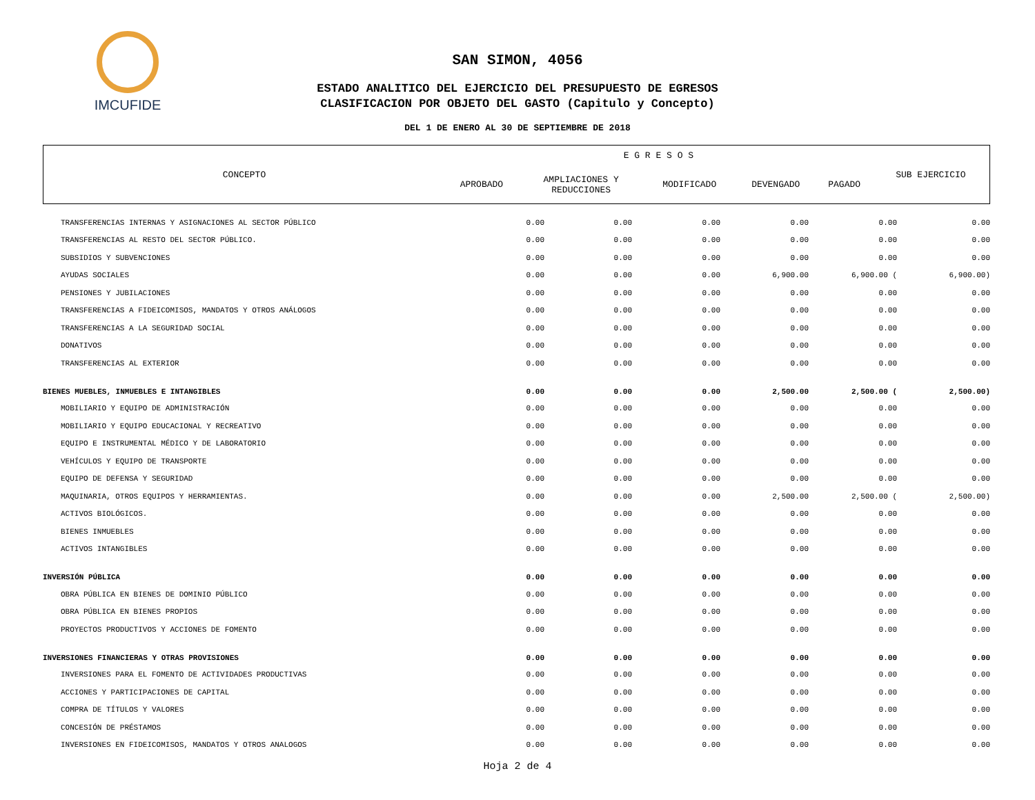IMCUFIDE
SAN SIMON, 4056
ESTADO ANALITICO DEL EJERCICIO DEL PRESUPUESTO DE EGRESOS
CLASIFICACION POR OBJETO DEL GASTO (Capitulo y Concepto)
DEL 1 DE ENERO AL 30 DE SEPTIEMBRE DE 2018
| CONCEPTO | E G R E S O S | | | | | SUB EJERCICIO |
| | APROBADO | AMPLIACIONES Y REDUCCIONES | MODIFICADO | DEVENGADO | PAGADO | |
| TRANSFERENCIAS INTERNAS Y ASIGNACIONES AL SECTOR PÚBLICO | 0.00 | 0.00 | 0.00 | 0.00 | 0.00 | 0.00 |
| TRANSFERENCIAS AL RESTO DEL SECTOR PÚBLICO. | 0.00 | 0.00 | 0.00 | 0.00 | 0.00 | 0.00 |
| SUBSIDIOS Y SUBVENCIONES | 0.00 | 0.00 | 0.00 | 0.00 | 0.00 | 0.00 |
| AYUDAS SOCIALES | 0.00 | 0.00 | 0.00 | 6,900.00 | 6,900.00 ( | 6,900.00) |
| PENSIONES Y JUBILACIONES | 0.00 | 0.00 | 0.00 | 0.00 | 0.00 | 0.00 |
| TRANSFERENCIAS A FIDEICOMISOS, MANDATOS Y OTROS ANÁLOGOS | 0.00 | 0.00 | 0.00 | 0.00 | 0.00 | 0.00 |
| TRANSFERENCIAS A LA SEGURIDAD SOCIAL | 0.00 | 0.00 | 0.00 | 0.00 | 0.00 | 0.00 |
| DONATIVOS | 0.00 | 0.00 | 0.00 | 0.00 | 0.00 | 0.00 |
| TRANSFERENCIAS AL EXTERIOR | 0.00 | 0.00 | 0.00 | 0.00 | 0.00 | 0.00 |
| BIENES MUEBLES, INMUEBLES E INTANGIBLES | 0.00 | 0.00 | 0.00 | 2,500.00 | 2,500.00 ( | 2,500.00) |
| MOBILIARIO Y EQUIPO DE ADMINISTRACIÓN | 0.00 | 0.00 | 0.00 | 0.00 | 0.00 | 0.00 |
| MOBILIARIO Y EQUIPO EDUCACIONAL Y RECREATIVO | 0.00 | 0.00 | 0.00 | 0.00 | 0.00 | 0.00 |
| EQUIPO E INSTRUMENTAL MÉDICO Y DE LABORATORIO | 0.00 | 0.00 | 0.00 | 0.00 | 0.00 | 0.00 |
| VEHÍCULOS Y EQUIPO DE TRANSPORTE | 0.00 | 0.00 | 0.00 | 0.00 | 0.00 | 0.00 |
| EQUIPO DE DEFENSA Y SEGURIDAD | 0.00 | 0.00 | 0.00 | 0.00 | 0.00 | 0.00 |
| MAQUINARIA, OTROS EQUIPOS Y HERRAMIENTAS. | 0.00 | 0.00 | 0.00 | 2,500.00 | 2,500.00 ( | 2,500.00) |
| ACTIVOS BIOLÓGICOS. | 0.00 | 0.00 | 0.00 | 0.00 | 0.00 | 0.00 |
| BIENES INMUEBLES | 0.00 | 0.00 | 0.00 | 0.00 | 0.00 | 0.00 |
| ACTIVOS INTANGIBLES | 0.00 | 0.00 | 0.00 | 0.00 | 0.00 | 0.00 |
| INVERSIÓN PÚBLICA | 0.00 | 0.00 | 0.00 | 0.00 | 0.00 | 0.00 |
| OBRA PÚBLICA EN BIENES DE DOMINIO PÚBLICO | 0.00 | 0.00 | 0.00 | 0.00 | 0.00 | 0.00 |
| OBRA PÚBLICA EN BIENES PROPIOS | 0.00 | 0.00 | 0.00 | 0.00 | 0.00 | 0.00 |
| PROYECTOS PRODUCTIVOS Y ACCIONES DE FOMENTO | 0.00 | 0.00 | 0.00 | 0.00 | 0.00 | 0.00 |
| INVERSIONES FINANCIERAS Y OTRAS PROVISIONES | 0.00 | 0.00 | 0.00 | 0.00 | 0.00 | 0.00 |
| INVERSIONES PARA EL FOMENTO DE ACTIVIDADES PRODUCTIVAS | 0.00 | 0.00 | 0.00 | 0.00 | 0.00 | 0.00 |
| ACCIONES Y PARTICIPACIONES DE CAPITAL | 0.00 | 0.00 | 0.00 | 0.00 | 0.00 | 0.00 |
| COMPRA DE TÍTULOS Y VALORES | 0.00 | 0.00 | 0.00 | 0.00 | 0.00 | 0.00 |
| CONCESIÓN DE PRÉSTAMOS | 0.00 | 0.00 | 0.00 | 0.00 | 0.00 | 0.00 |
| INVERSIONES EN FIDEICOMISOS, MANDATOS Y OTROS ANALOGOS | 0.00 | 0.00 | 0.00 | 0.00 | 0.00 | 0.00 |
Hoja 2 de 4